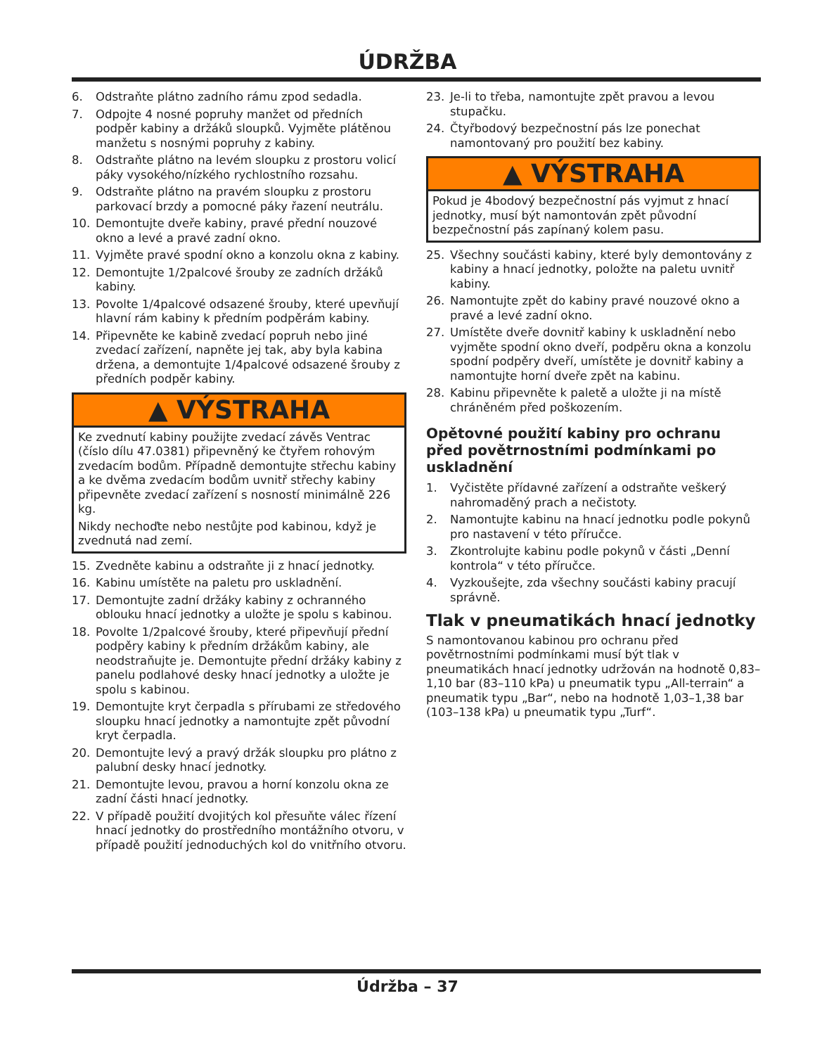ÚDRŽBA
6. Odstraňte plátno zadního rámu zpod sedadla.
7. Odpojte 4 nosné popruhy manžet od předních podpěr kabiny a držáků sloupků. Vyjměte plátěnou manžetu s nosnými popruhy z kabiny.
8. Odstraňte plátno na levém sloupku z prostoru volicí páky vysokého/nízkého rychlostního rozsahu.
9. Odstraňte plátno na pravém sloupku z prostoru parkovací brzdy a pomocné páky řazení neutrálu.
10. Demontujte dveře kabiny, pravé přední nouzové okno a levé a pravé zadní okno.
11. Vyjměte pravé spodní okno a konzolu okna z kabiny.
12. Demontujte 1/2palcové šrouby ze zadních držáků kabiny.
13. Povolte 1/4palcové odsazené šrouby, které upevňují hlavní rám kabiny k předním podpěrám kabiny.
14. Připevněte ke kabině zvedací popruh nebo jiné zvedací zařízení, napněte jej tak, aby byla kabina držena, a demontujte 1/4palcové odsazené šrouby z předních podpěr kabiny.
▲ VÝSTRAHA
Ke zvednutí kabiny použijte zvedací závěs Ventrac (číslo dílu 47.0381) připevněný ke čtyřem rohovým zvedacím bodům. Případně demontujte střechu kabiny a ke dvěma zvedacím bodům uvnitř střechy kabiny připevněte zvedací zařízení s nosností minimálně 226 kg.
Nikdy nechoďte nebo nestůjte pod kabinou, když je zvednutá nad zemí.
15. Zvedněte kabinu a odstraňte ji z hnací jednotky.
16. Kabinu umístěte na paletu pro uskladnění.
17. Demontujte zadní držáky kabiny z ochranného oblouku hnací jednotky a uložte je spolu s kabinou.
18. Povolte 1/2palcové šrouby, které připevňují přední podpěry kabiny k předním držákům kabiny, ale neodstraňujte je. Demontujte přední držáky kabiny z panelu podlahové desky hnací jednotky a uložte je spolu s kabinou.
19. Demontujte kryt čerpadla s přírubami ze středového sloupku hnací jednotky a namontujte zpět původní kryt čerpadla.
20. Demontujte levý a pravý držák sloupku pro plátno z palubní desky hnací jednotky.
21. Demontujte levou, pravou a horní konzolu okna ze zadní části hnací jednotky.
22. V případě použití dvojitých kol přesuňte válec řízení hnací jednotky do prostředního montážního otvoru, v případě použití jednoduchých kol do vnitřního otvoru.
23. Je-li to třeba, namontujte zpět pravou a levou stupačku.
24. Čtyřbodový bezpečnostní pás lze ponechat namontovaný pro použití bez kabiny.
▲ VÝSTRAHA
Pokud je 4bodový bezpečnostní pás vyjmut z hnací jednotky, musí být namontován zpět původní bezpečnostní pás zapínaný kolem pasu.
25. Všechny součásti kabiny, které byly demontovány z kabiny a hnací jednotky, položte na paletu uvnitř kabiny.
26. Namontujte zpět do kabiny pravé nouzové okno a pravé a levé zadní okno.
27. Umístěte dveře dovnitř kabiny k uskladnění nebo vyjměte spodní okno dveří, podpěru okna a konzolu spodní podpěry dveří, umístěte je dovnitř kabiny a namontujte horní dveře zpět na kabinu.
28. Kabinu připevněte k paletě a uložte ji na místě chráněném před poškozením.
Opětovné použití kabiny pro ochranu před povětrnostními podmínkami po uskladnění
1. Vyčistěte přídavné zařízení a odstraňte veškerý nahromaděný prach a nečistoty.
2. Namontujte kabinu na hnací jednotku podle pokynů pro nastavení v této příručce.
3. Zkontrolujte kabinu podle pokynů v části „Denní kontrola“ v této příručce.
4. Vyzkoušejte, zda všechny součásti kabiny pracují správně.
Tlak v pneumatikách hnací jednotky
S namontovanou kabinou pro ochranu před povětrnostními podmínkami musí být tlak v pneumatikách hnací jednotky udržován na hodnotě 0,83–1,10 bar (83–110 kPa) u pneumatik typu „All-terrain“ a pneumatik typu „Bar“, nebo na hodnotě 1,03–1,38 bar (103–138 kPa) u pneumatik typu „Turf“.
Údržba – 37